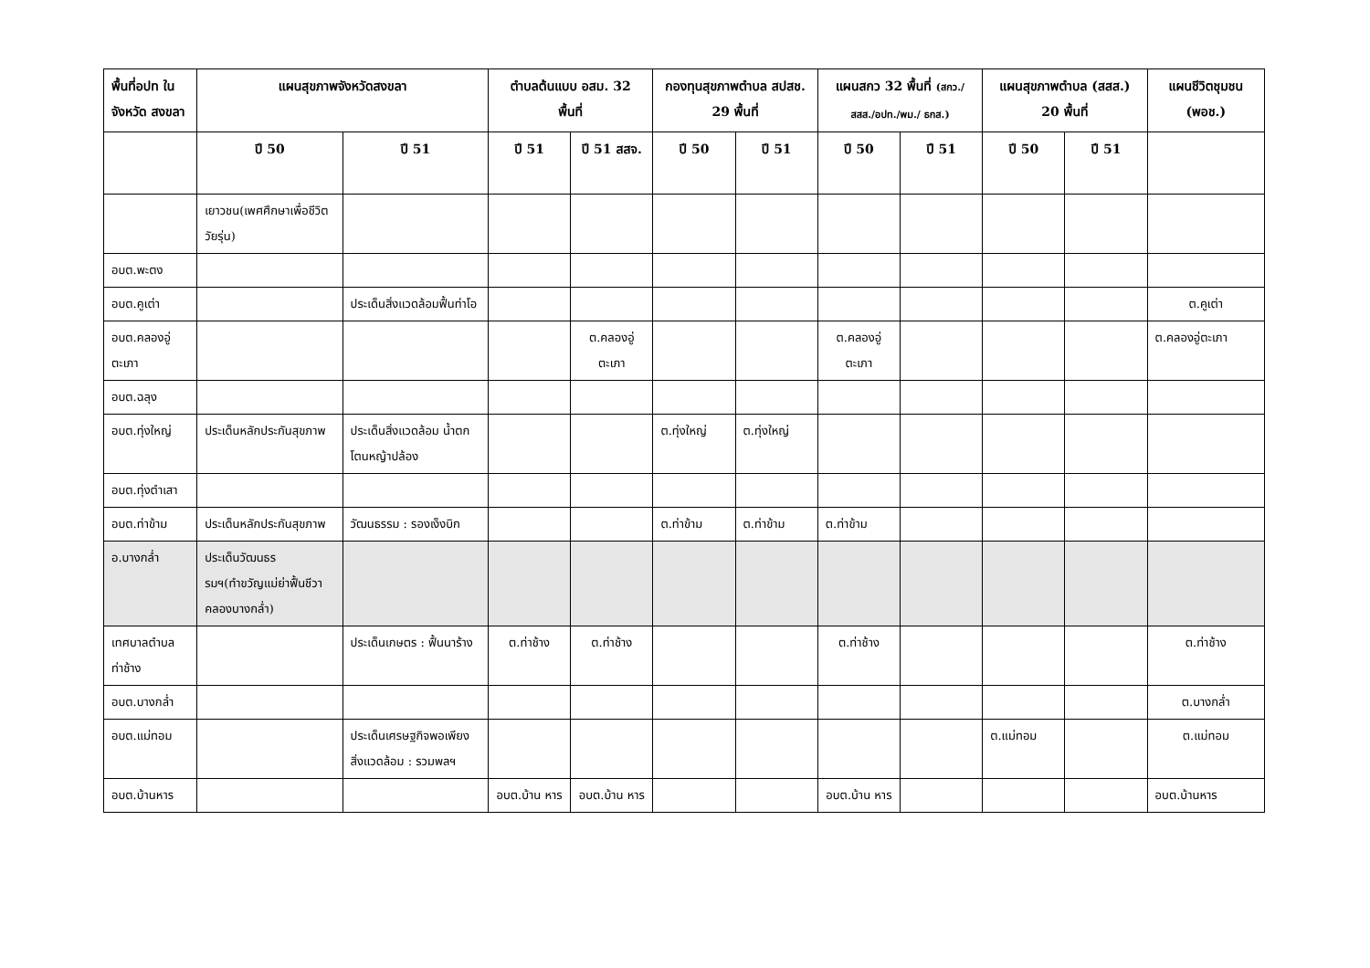| พื้นที่อปท ในจังหวัด สงขลา | แผนสุขภาพจังหวัดสงขลา | | ตำบลต้นแบบ อสม. 32 พื้นที่ | | กองทุนสุขภาพตำบล สปสช. 29 พื้นที่ | | แผนสกว 32 พื้นที่ (สกว./สสส./อปท./พม./ ธกส.) | | แผนสุขภาพตำบล (สสส.) 20 พื้นที่ | | แผนชีวิตชุมชน (พอช.) |
| --- | --- | --- | --- | --- | --- | --- | --- | --- | --- | --- | --- |
| | ปี 50 | ปี 51 | ปี 51 | ปี 51 สสจ. | ปี 50 | ปี 51 | ปี 50 | ปี 51 | ปี 50 | ปี 51 | |
| | เยาวชน(เพศศึกษาเพื่อชีวิตวัยรุ่น) | | | | | | | | | | |
| อบต.พะตง | | | | | | | | | | | |
| อบต.คูเต่า | | ประเด็นสิ่งแวดล้อมฟื้นท่าโอ | | | | | | | | | ต.คูเต่า |
| อบต.คลองอู่ตะเภา | | | | ต.คลองอู่ ตะเภา | | | ต.คลองอู่ ตะเภา | | | | ต.คลองอู่ตะเภา |
| อบต.ฉลุง | | | | | | | | | | | |
| อบต.ทุ่งใหญ่ | ประเด็นหลักประกันสุขภาพ | ประเด็นสิ่งแวดล้อม น้ำตกโตนหญ้าปล้อง | | | ต.ทุ่งใหญ่ | ต.ทุ่งใหญ่ | | | | | |
| อบต.ทุ่งตำเสา | | | | | | | | | | | |
| อบต.ท่าข้าม | ประเด็นหลักประกันสุขภาพ | วัฒนธรรม : รองเง็งบิก | | | ต.ท่าข้าม | ต.ท่าข้าม | ต.ท่าข้าม | | | | |
| อ.บางกล่ำ | ประเด็นวัฒนธรรมฯ(ทำขวัญแม่ย่าฟื้นชีวาคลองบางกล่ำ) | | | | | | | | | | |
| เทศบาลตำบลท่าช้าง | | ประเด็นเกษตร : ฟื้นนาร้าง | ต.ท่าช้าง | ต.ท่าช้าง | | | ต.ท่าช้าง | | | | ต.ท่าช้าง |
| อบต.บางกล่ำ | | | | | | | | | | | ต.บางกล่ำ |
| อบต.แม่ทอม | | ประเด็นเศรษฐกิจพอเพียง สิ่งแวดล้อม : รวมพลฯ | | | | | | | ต.แม่ทอม | | ต.แม่ทอม |
| อบต.บ้านหาร | | | อบต.บ้าน หาร | อบต.บ้าน หาร | | | อบต.บ้าน หาร | | | | อบต.บ้านหาร |